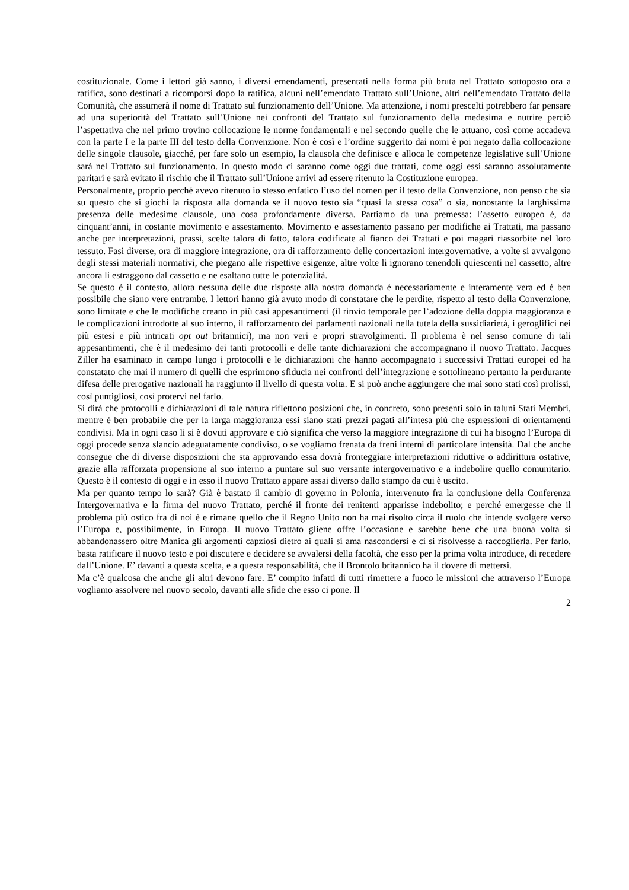costituzionale. Come i lettori già sanno, i diversi emendamenti, presentati nella forma più bruta nel Trattato sottoposto ora a ratifica, sono destinati a ricomporsi dopo la ratifica, alcuni nell’emendato Trattato sull’Unione, altri nell’emendato Trattato della Comunità, che assumerà il nome di Trattato sul funzionamento dell’Unione. Ma attenzione, i nomi prescelti potrebbero far pensare ad una superiorità del Trattato sull’Unione nei confronti del Trattato sul funzionamento della medesima e nutrire perciò l’aspettativa che nel primo trovino collocazione le norme fondamentali e nel secondo quelle che le attuano, così come accadeva con la parte I e la parte III del testo della Convenzione. Non è così e l’ordine suggerito dai nomi è poi negato dalla collocazione delle singole clausole, giacché, per fare solo un esempio, la clausola che definisce e alloca le competenze legislative sull’Unione sarà nel Trattato sul funzionamento. In questo modo ci saranno come oggi due trattati, come oggi essi saranno assolutamente paritari e sarà evitato il rischio che il Trattato sull’Unione arrivi ad essere ritenuto la Costituzione europea.
Personalmente, proprio perché avevo ritenuto io stesso enfatico l’uso del nomen per il testo della Convenzione, non penso che sia su questo che si giochi la risposta alla domanda se il nuovo testo sia “quasi la stessa cosa” o sia, nonostante la larghissima presenza delle medesime clausole, una cosa profondamente diversa. Partiamo da una premessa: l’assetto europeo è, da cinquant’anni, in costante movimento e assestamento. Movimento e assestamento passano per modifiche ai Trattati, ma passano anche per interpretazioni, prassi, scelte talora di fatto, talora codificate al fianco dei Trattati e poi magari riassorbite nel loro tessuto. Fasi diverse, ora di maggiore integrazione, ora di rafforzamento delle concertazioni intergovernative, a volte si avvalgono degli stessi materiali normativi, che piegano alle rispettive esigenze, altre volte li ignorano tenendoli quiescenti nel cassetto, altre ancora li estraggono dal cassetto e ne esaltano tutte le potenzialità.
Se questo è il contesto, allora nessuna delle due risposte alla nostra domanda è necessariamente e interamente vera ed è ben possibile che siano vere entrambe. I lettori hanno già avuto modo di constatare che le perdite, rispetto al testo della Convenzione, sono limitate e che le modifiche creano in più casi appesantimenti (il rinvio temporale per l’adozione della doppia maggioranza e le complicazioni introdotte al suo interno, il rafforzamento dei parlamenti nazionali nella tutela della sussidiarietà, i geroglifici nei più estesi e più intricati opt out britannici), ma non veri e propri stravolgimenti. Il problema è nel senso comune di tali appesantimenti, che è il medesimo dei tanti protocolli e delle tante dichiarazioni che accompagnano il nuovo Trattato. Jacques Ziller ha esaminato in campo lungo i protocolli e le dichiarazioni che hanno accompagnato i successivi Trattati europei ed ha constatato che mai il numero di quelli che esprimono sfiducia nei confronti dell’integrazione e sottolineano pertanto la perdurante difesa delle prerogative nazionali ha raggiunto il livello di questa volta. E si può anche aggiungere che mai sono stati così prolissi, così puntigliosi, così protervi nel farlo.
Si dirà che protocolli e dichiarazioni di tale natura riflettono posizioni che, in concreto, sono presenti solo in taluni Stati Membri, mentre è ben probabile che per la larga maggioranza essi siano stati prezzi pagati all’intesa più che espressioni di orientamenti condivisi. Ma in ogni caso li si è dovuti approvare e ciò significa che verso la maggiore integrazione di cui ha bisogno l’Europa di oggi procede senza slancio adeguatamente condiviso, o se vogliamo frenata da freni interni di particolare intensità. Dal che anche consegue che di diverse disposizioni che sta approvando essa dovrà fronteggiare interpretazioni riduttive o addirittura ostative, grazie alla rafforzata propensione al suo interno a puntare sul suo versante intergovernativo e a indebolire quello comunitario. Questo è il contesto di oggi e in esso il nuovo Trattato appare assai diverso dallo stampo da cui è uscito.
Ma per quanto tempo lo sarà? Già è bastato il cambio di governo in Polonia, intervenuto fra la conclusione della Conferenza Intergovernativa e la firma del nuovo Trattato, perché il fronte dei renitenti apparisse indebolito; e perché emergesse che il problema più ostico fra di noi è e rimane quello che il Regno Unito non ha mai risolto circa il ruolo che intende svolgere verso l’Europa e, possibilmente, in Europa. Il nuovo Trattato gliene offre l’occasione e sarebbe bene che una buona volta si abbandonassero oltre Manica gli argomenti capziosi dietro ai quali si ama nascondersi e ci si risolvesse a raccoglierla. Per farlo, basta ratificare il nuovo testo e poi discutere e decidere se avvalersi della facoltà, che esso per la prima volta introduce, di recedere dall’Unione. E’ davanti a questa scelta, e a questa responsabilità, che il Brontolo britannico ha il dovere di mettersi.
Ma c’è qualcosa che anche gli altri devono fare. E’ compito infatti di tutti rimettere a fuoco le missioni che attraverso l’Europa vogliamo assolvere nel nuovo secolo, davanti alle sfide che esso ci pone. Il
2